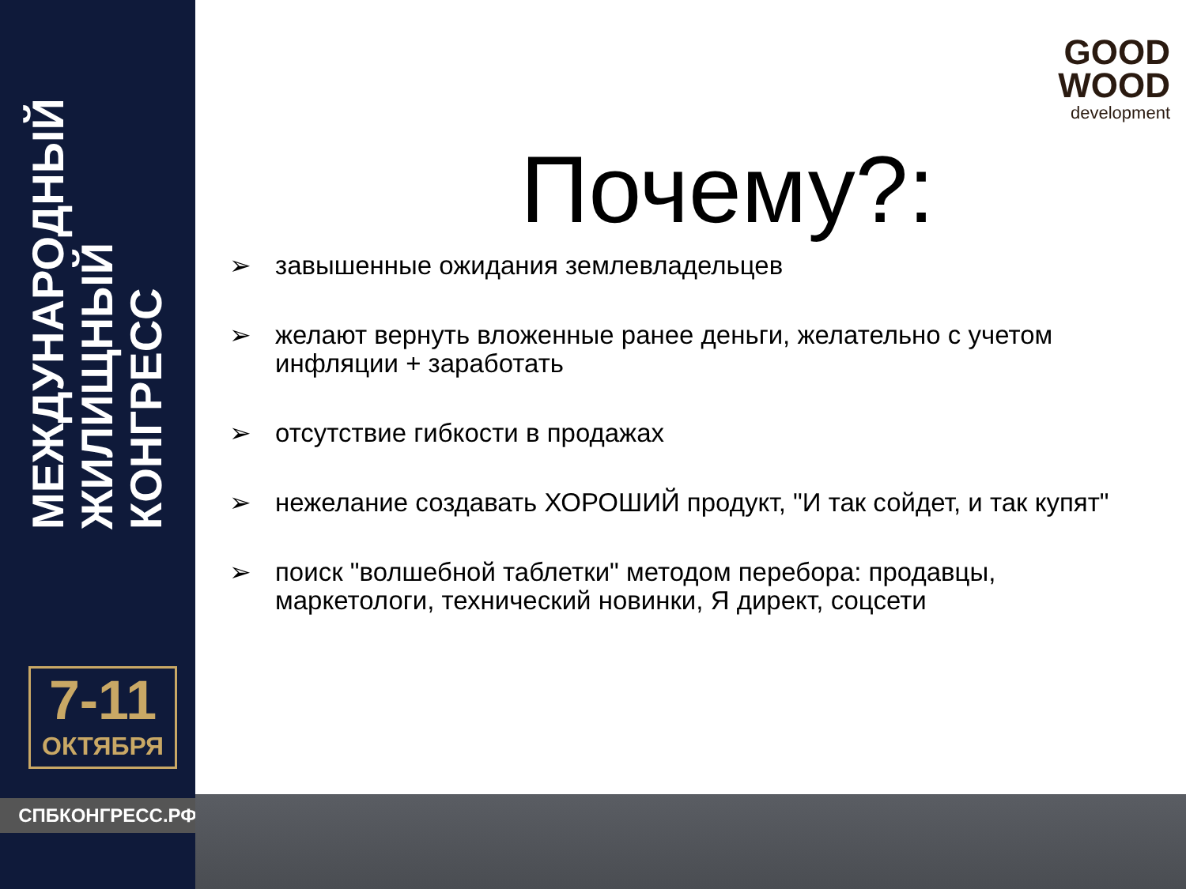МЕЖДУНАРОДНЫЙ ЖИЛИЩНЫЙ КОНГРЕСС
7-11
ОКТЯБРЯ
СПБКОНГРЕСС.РФ
GOOD
WOOD
development
Почему?:
➢ завышенные ожидания землевладельцев
➢ желают вернуть вложенные ранее деньги, желательно с учетом инфляции + заработать
➢ отсутствие гибкости в продажах
➢ нежелание создавать ХОРОШИЙ продукт, "И так сойдет, и так купят"
➢ поиск "волшебной таблетки" методом перебора: продавцы, маркетологи, технический новинки, Я директ, соцсети